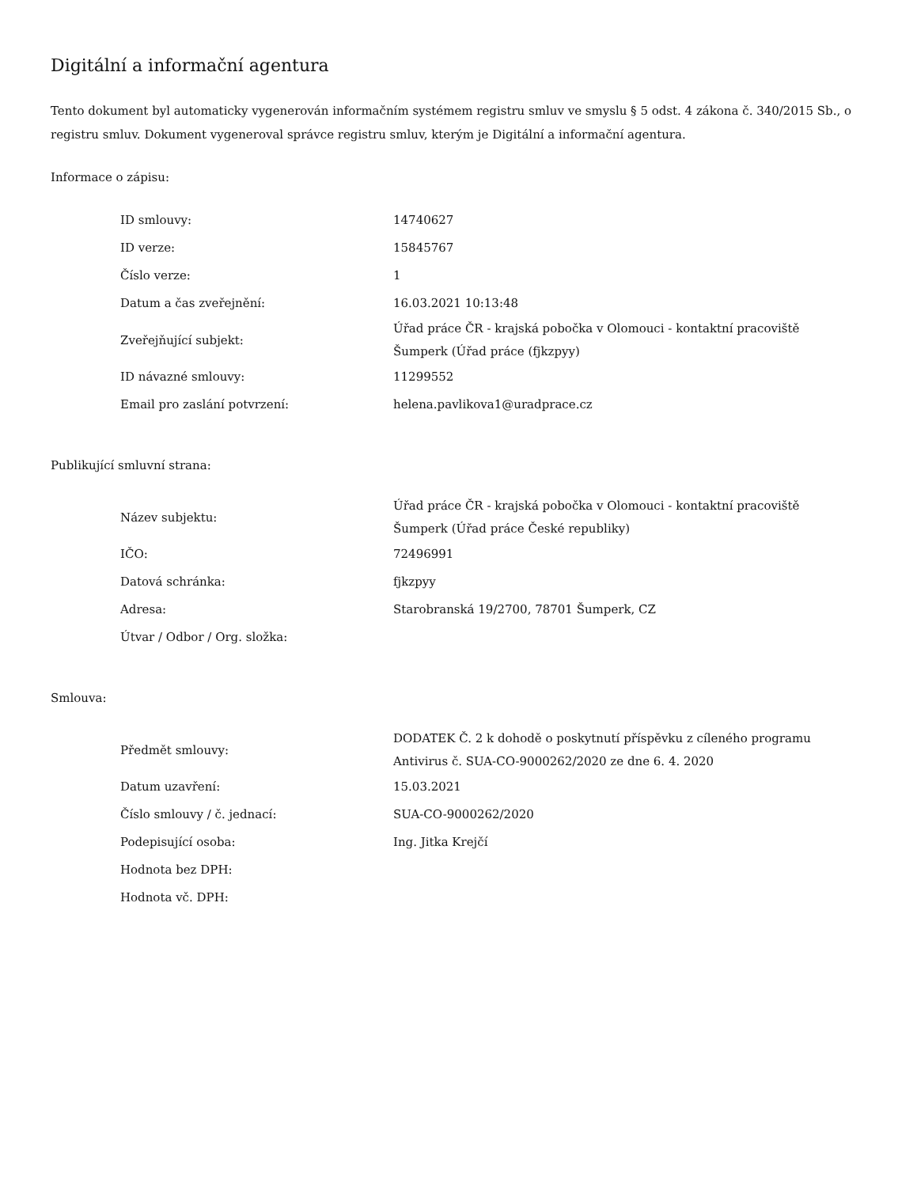Digitální a informační agentura
Tento dokument byl automaticky vygenerován informačním systémem registru smluv ve smyslu § 5 odst. 4 zákona č. 340/2015 Sb., o registru smluv. Dokument vygeneroval správce registru smluv, kterým je Digitální a informační agentura.
Informace o zápisu:
| ID smlouvy: | 14740627 |
| ID verze: | 15845767 |
| Číslo verze: | 1 |
| Datum a čas zveřejnění: | 16.03.2021 10:13:48 |
| Zveřejňující subjekt: | Úřad práce ČR - krajská pobočka v Olomouci - kontaktní pracoviště Šumperk (Úřad práce (fjkzpyy) |
| ID návazné smlouvy: | 11299552 |
| Email pro zaslání potvrzení: | helena.pavlikova1@uradprace.cz |
Publikující smluvní strana:
| Název subjektu: | Úřad práce ČR - krajská pobočka v Olomouci - kontaktní pracoviště Šumperk (Úřad práce České republiky) |
| IČO: | 72496991 |
| Datová schránka: | fjkzpyy |
| Adresa: | Starobranská 19/2700, 78701 Šumperk, CZ |
| Útvar / Odbor / Org. složka: | |
Smlouva:
| Předmět smlouvy: | DODATEK Č. 2 k dohodě o poskytnutí příspěvku z cíleného programu Antivirus č. SUA-CO-9000262/2020 ze dne 6. 4. 2020 |
| Datum uzavření: | 15.03.2021 |
| Číslo smlouvy / č. jednací: | SUA-CO-9000262/2020 |
| Podepisující osoba: | Ing. Jitka Krejčí |
| Hodnota bez DPH: | |
| Hodnota vč. DPH: | |